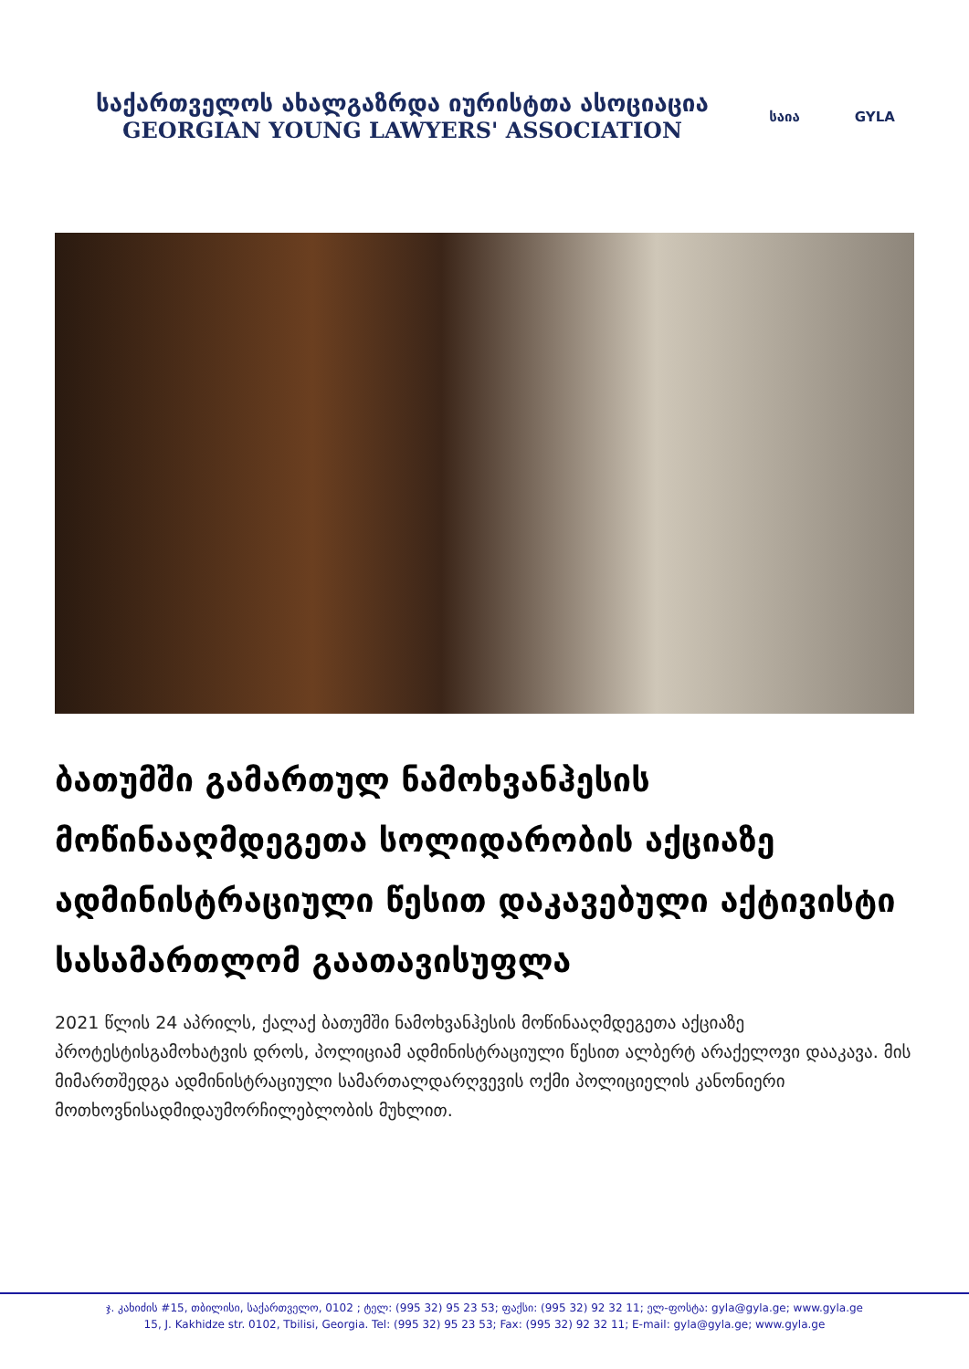საქართველოს ახალგაზრდა იურისტთა ასოციაცია
GEORGIAN YOUNG LAWYERS' ASSOCIATION
საია GYLA
ბათუმში გამართულ ნამოხვანჰესის მოწინააღმდეგეთა სოლიდარობის აქციაზე ადმინისტრაციული წესით დაკავებული აქტივისტი სასამართლომ გაათავისუფლა
2021 წლის 24 აპრილს, ქალაქ ბათუმში ნამოხვანჰესის მოწინააღმდეგეთა აქციაზე პროტესტისგამოხატვის დროს, პოლიციამ ადმინისტრაციული წესით ალბერტ არაქელოვი დააკავა. მის მიმართშედგა ადმინისტრაციული სამართალდარღვევის ოქმი პოლიციელის კანონიერი მოთხოვნისადმიდაუმორჩილებლობის მუხლით.
ჯ. კახიძის #15, თბილისი, საქართველო, 0102 ; ტელ: (995 32) 95 23 53; ფაქსი: (995 32) 92 32 11; ელ-ფოსტა: gyla@gyla.ge; www.gyla.ge
15, J. Kakhidze str. 0102, Tbilisi, Georgia. Tel: (995 32) 95 23 53; Fax: (995 32) 92 32 11; E-mail: gyla@gyla.ge; www.gyla.ge